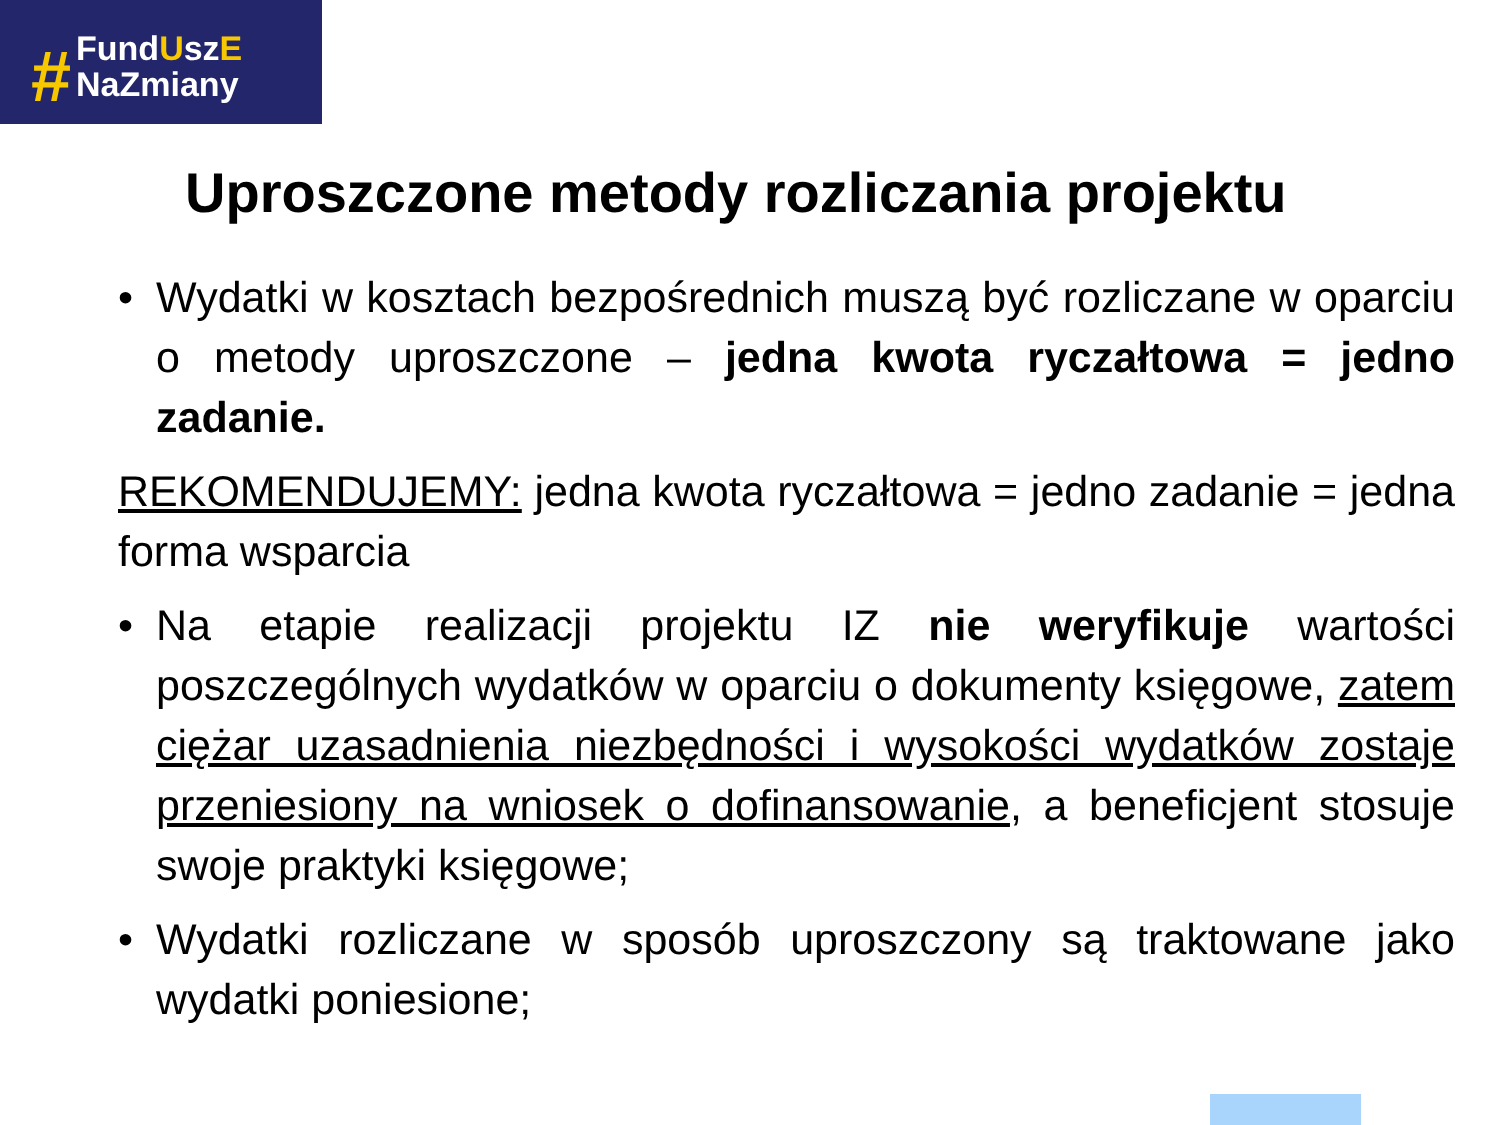#
FundUszE
NaZmiany
Uproszczone metody rozliczania projektu
• Wydatki w kosztach bezpośrednich muszą być rozliczane w oparciu o metody uproszczone – jedna kwota ryczałtowa = jedno zadanie.
REKOMENDUJEMY: jedna kwota ryczałtowa = jedno zadanie = jedna forma wsparcia
• Na etapie realizacji projektu IZ nie weryfikuje wartości poszczególnych wydatków w oparciu o dokumenty księgowe, zatem ciężar uzasadnienia niezbędności i wysokości wydatków zostaje przeniesiony na wniosek o dofinansowanie, a beneficjent stosuje swoje praktyki księgowe;
• Wydatki rozliczane w sposób uproszczony są traktowane jako wydatki poniesione;